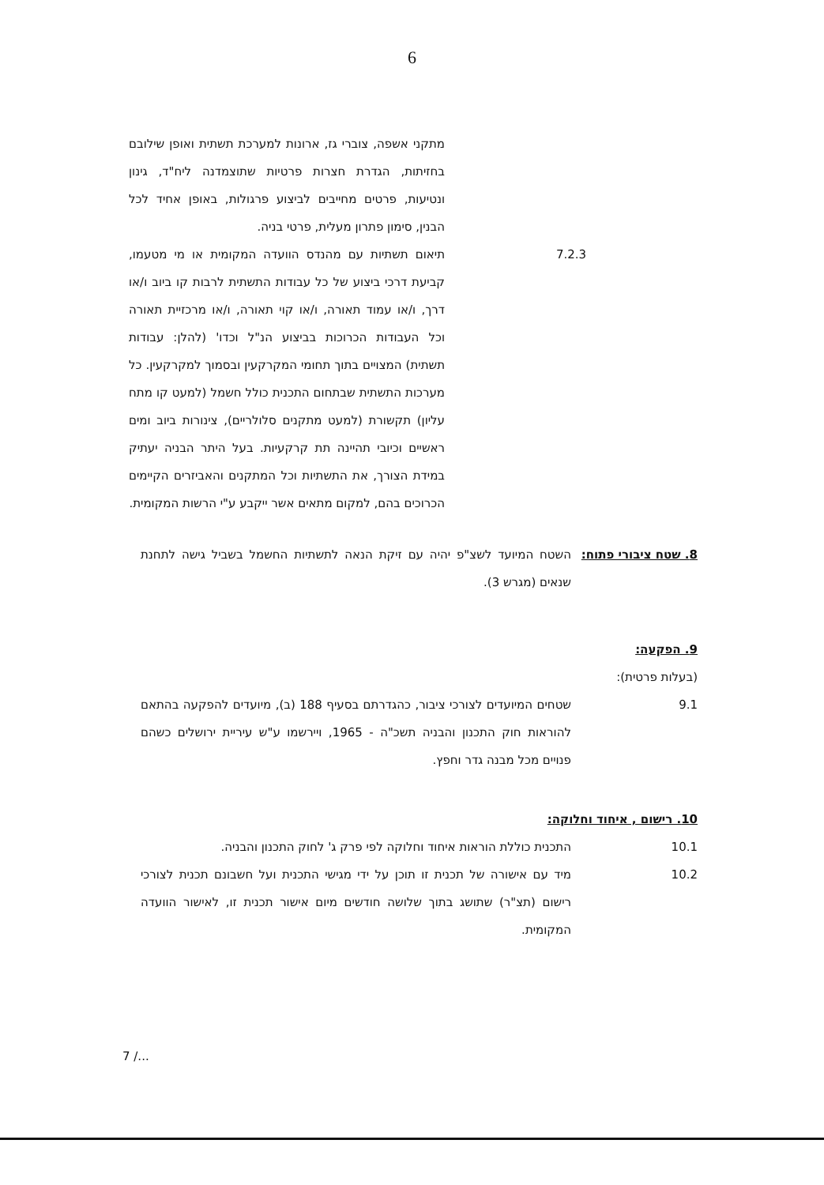6
מתקני אשפה, צוברי גז, ארונות למערכת תשתית ואופן שילובם בחזיתות, הגדרת חצרות פרטיות שתוצמדנה ליח"ד, גינון ונטיעות, פרטים מחייבים לביצוע פרגולות, באופן אחיד לכל הבנין, סימון פתרון מעלית, פרטי בניה.
7.2.3 תיאום תשתיות עם מהנדס הוועדה המקומית או מי מטעמו, קביעת דרכי ביצוע של כל עבודות התשתית לרבות קו ביוב ו/או דרך, ו/או עמוד תאורה, ו/או קוי תאורה, ו/או מרכזיית תאורה וכל העבודות הכרוכות בביצוע הנ"ל וכדו' (להלן: עבודות תשתית) המצויים בתוך תחומי המקרקעין ובסמוך למקרקעין. כל מערכות התשתית שבתחום התכנית כולל חשמל (למעט קו מתח עליון) תקשורת (למעט מתקנים סלולריים), צינורות ביוב ומים ראשיים וכיובי תהיינה תת קרקעיות. בעל היתר הבניה יעתיק במידת הצורך, את התשתיות וכל המתקנים והאביזרים הקיימים הכרוכים בהם, למקום מתאים אשר ייקבע ע"י הרשות המקומית.
8. שטח ציבורי פתוח:
השטח המיועד לשצ"פ יהיה עם זיקת הנאה לתשתיות החשמל בשביל גישה לתחנת שנאים (מגרש 3).
9. הפקעה:
(בעלות פרטית):
9.1 שטחים המיועדים לצורכי ציבור, כהגדרתם בסעיף 188 (ב), מיועדים להפקעה בהתאם להוראות חוק התכנון והבניה תשכ"ה - 1965, ויירשמו ע"ש עיריית ירושלים כשהם פנויים מכל מבנה גדר וחפץ.
10. רישום , איחוד וחלוקה:
10.1 התכנית כוללת הוראות איחוד וחלוקה לפי פרק ג' לחוק התכנון והבניה.
10.2 מיד עם אישורה של תכנית זו תוכן על ידי מגישי התכנית ועל חשבונם תכנית לצורכי רישום (תצ"ר) שתושג בתוך שלושה חודשים מיום אישור תכנית זו, לאישור הוועדה המקומית.
7 /...